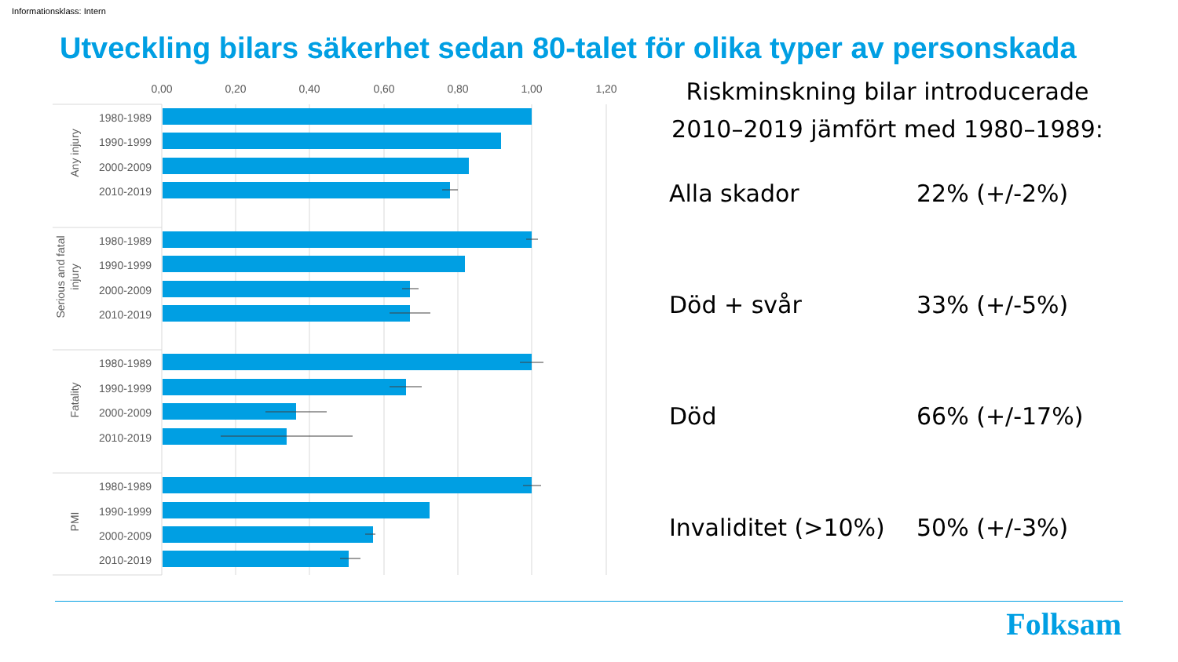Informationsklass: Intern
Utveckling bilars säkerhet sedan 80-talet för olika typer av personskada
0,00
0,20
0,40
0,60
0,80
1,00
1,20
1980-1989
1990-1999
2000-2009
2010-2019
1980-1989
1990-1999
2000-2009
2010-2019
1980-1989
1990-1999
2000-2009
2010-2019
1980-1989
1990-1999
2000-2009
2010-2019
Any injury
Serious and fatal
injury
Fatality
PMI
Riskminskning bilar introducerade 2010–2019 jämfört med 1980–1989:
Alla skador 22% (+/-2%)
Död + svår 33% (+/-5%)
Död 66% (+/-17%)
Invaliditet (>10%) 50% (+/-3%)
Folksam